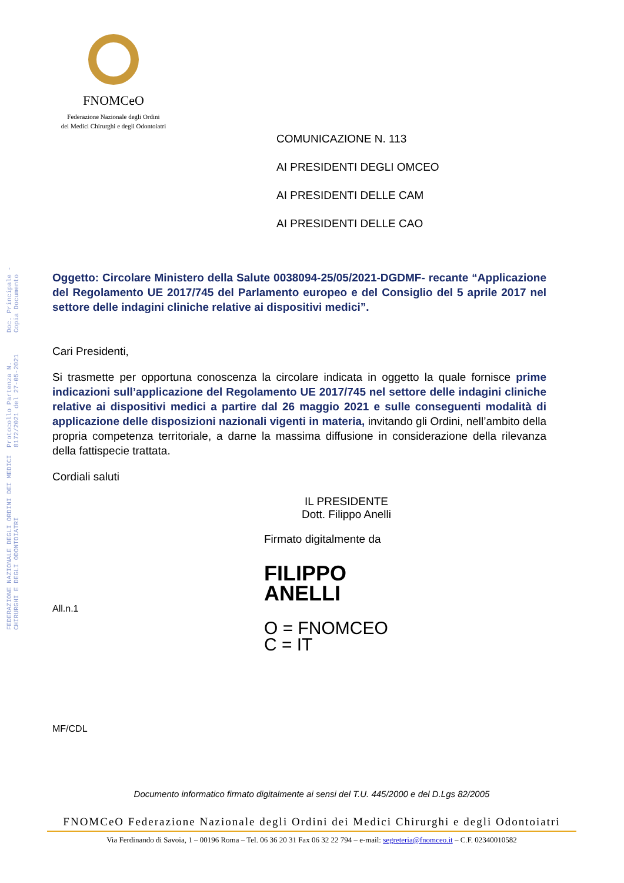FEDERAZIONE NAZIONALE DEGLI ORDINI DEI MEDICI CHIRURGHI E DEGLI ODONTOIATRI
Protocollo Partenza N. 8172/2021 del 27-05-2021
Doc. Principale - Copia Documento
FNOMCeO
Federazione Nazionale degli Ordini
dei Medici Chirurghi e degli Odontoiatri
COMUNICAZIONE N. 113
AI PRESIDENTI DEGLI OMCEO
AI PRESIDENTI DELLE CAM
AI PRESIDENTI DELLE CAO
Oggetto: Circolare Ministero della Salute 0038094-25/05/2021-DGDMF- recante “Applicazione del Regolamento UE 2017/745 del Parlamento europeo e del Consiglio del 5 aprile 2017 nel settore delle indagini cliniche relative ai dispositivi medici”.
Cari Presidenti,
Si trasmette per opportuna conoscenza la circolare indicata in oggetto la quale fornisce prime indicazioni sull’applicazione del Regolamento UE 2017/745 nel settore delle indagini cliniche relative ai dispositivi medici a partire dal 26 maggio 2021 e sulle conseguenti modalità di applicazione delle disposizioni nazionali vigenti in materia, invitando gli Ordini, nell’ambito della propria competenza territoriale, a darne la massima diffusione in considerazione della rilevanza della fattispecie trattata.
Cordiali saluti
IL PRESIDENTE
Dott. Filippo Anelli
Firmato digitalmente da
FILIPPO
ANELLI
All.n.1
O = FNOMCEO
C = IT
MF/CDL
Documento informatico firmato digitalmente ai sensi del T.U. 445/2000 e del D.Lgs 82/2005
FNOMCeO Federazione Nazionale degli Ordini dei Medici Chirurghi e degli Odontoiatri
Via Ferdinando di Savoia, 1 – 00196 Roma – Tel. 06 36 20 31 Fax 06 32 22 794 – e-mail: segreteria@fnomceo.it – C.F. 02340010582